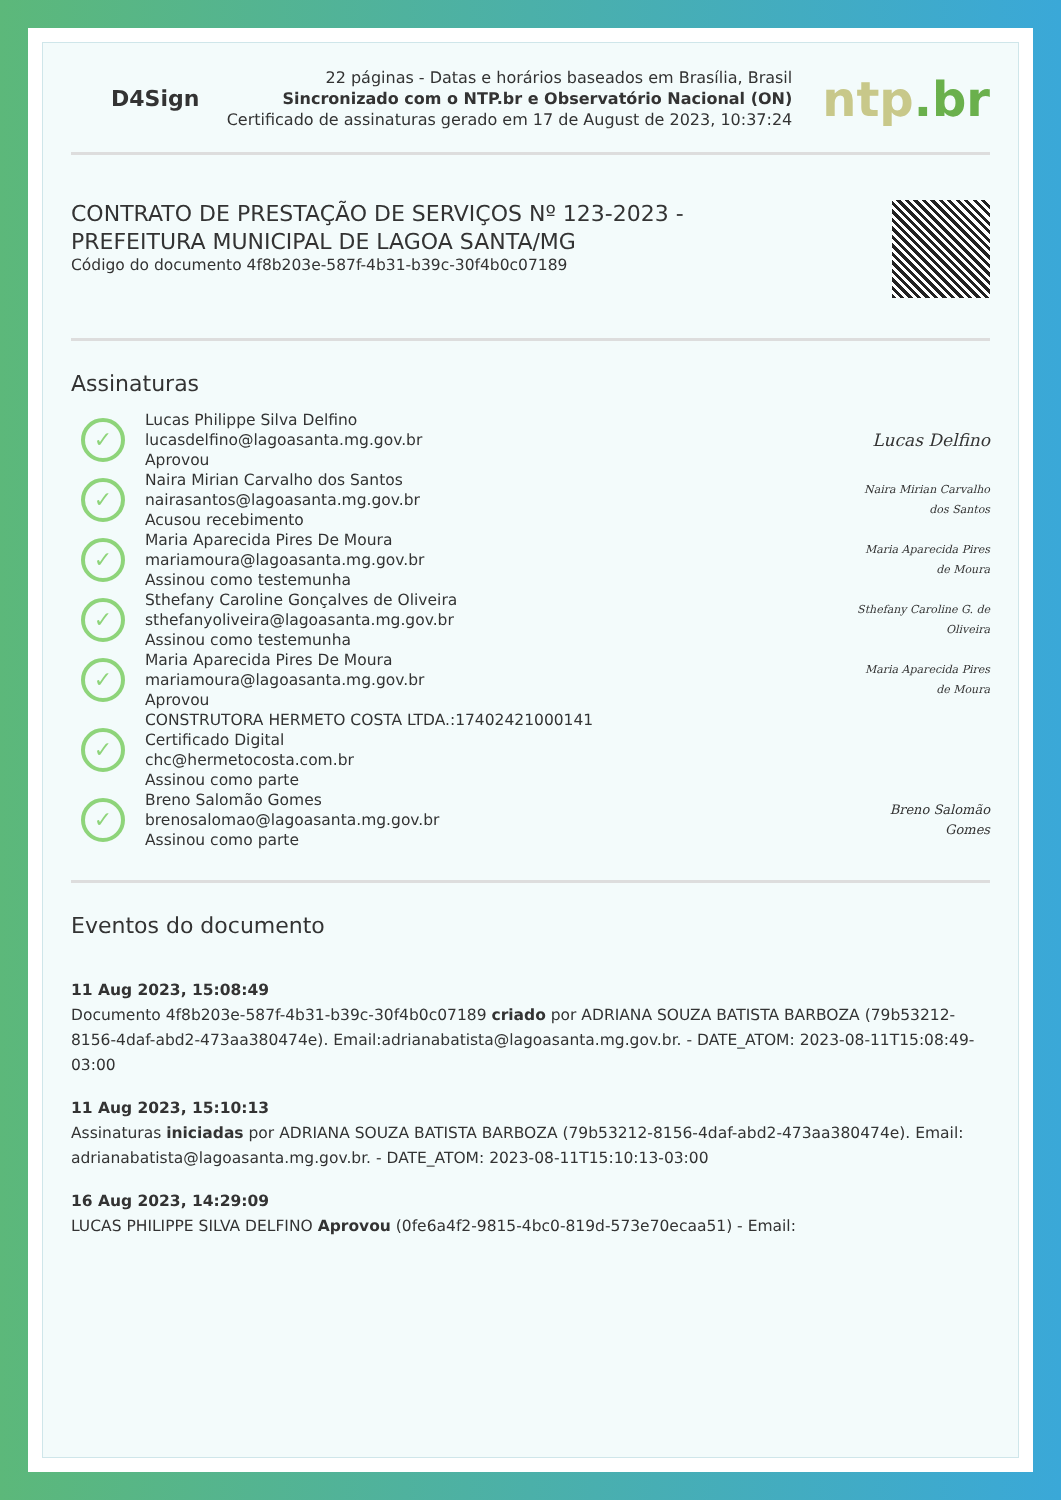D4Sign
22 páginas - Datas e horários baseados em Brasília, Brasil
Sincronizado com o NTP.br e Observatório Nacional (ON)
Certificado de assinaturas gerado em 17 de August de 2023, 10:37:24
ntp.br
CONTRATO DE PRESTAÇÃO DE SERVIÇOS Nº 123-2023 -
PREFEITURA MUNICIPAL DE LAGOA SANTA/MG
Código do documento 4f8b203e-587f-4b31-b39c-30f4b0c07189
Assinaturas
✓
Lucas Philippe Silva Delfino
lucasdelfino@lagoasanta.mg.gov.br
Aprovou
Lucas Delfino
✓
Naira Mirian Carvalho dos Santos
nairasantos@lagoasanta.mg.gov.br
Acusou recebimento
Naira Mirian Carvalho dos Santos
✓
Maria Aparecida Pires De Moura
mariamoura@lagoasanta.mg.gov.br
Assinou como testemunha
Maria Aparecida Pires de Moura
✓
Sthefany Caroline Gonçalves de Oliveira
sthefanyoliveira@lagoasanta.mg.gov.br
Assinou como testemunha
Sthefany Caroline G. de Oliveira
✓
Maria Aparecida Pires De Moura
mariamoura@lagoasanta.mg.gov.br
Aprovou
Maria Aparecida Pires de Moura
✓
CONSTRUTORA HERMETO COSTA LTDA.:17402421000141
Certificado Digital
chc@hermetocosta.com.br
Assinou como parte
✓
Breno Salomão Gomes
brenosalomao@lagoasanta.mg.gov.br
Assinou como parte
Breno Salomão Gomes
Eventos do documento
11 Aug 2023, 15:08:49
Documento 4f8b203e-587f-4b31-b39c-30f4b0c07189 criado por ADRIANA SOUZA BATISTA BARBOZA (79b53212-8156-4daf-abd2-473aa380474e). Email:adrianabatista@lagoasanta.mg.gov.br. - DATE_ATOM: 2023-08-11T15:08:49-03:00
11 Aug 2023, 15:10:13
Assinaturas iniciadas por ADRIANA SOUZA BATISTA BARBOZA (79b53212-8156-4daf-abd2-473aa380474e). Email: adrianabatista@lagoasanta.mg.gov.br. - DATE_ATOM: 2023-08-11T15:10:13-03:00
16 Aug 2023, 14:29:09
LUCAS PHILIPPE SILVA DELFINO Aprovou (0fe6a4f2-9815-4bc0-819d-573e70ecaa51) - Email: